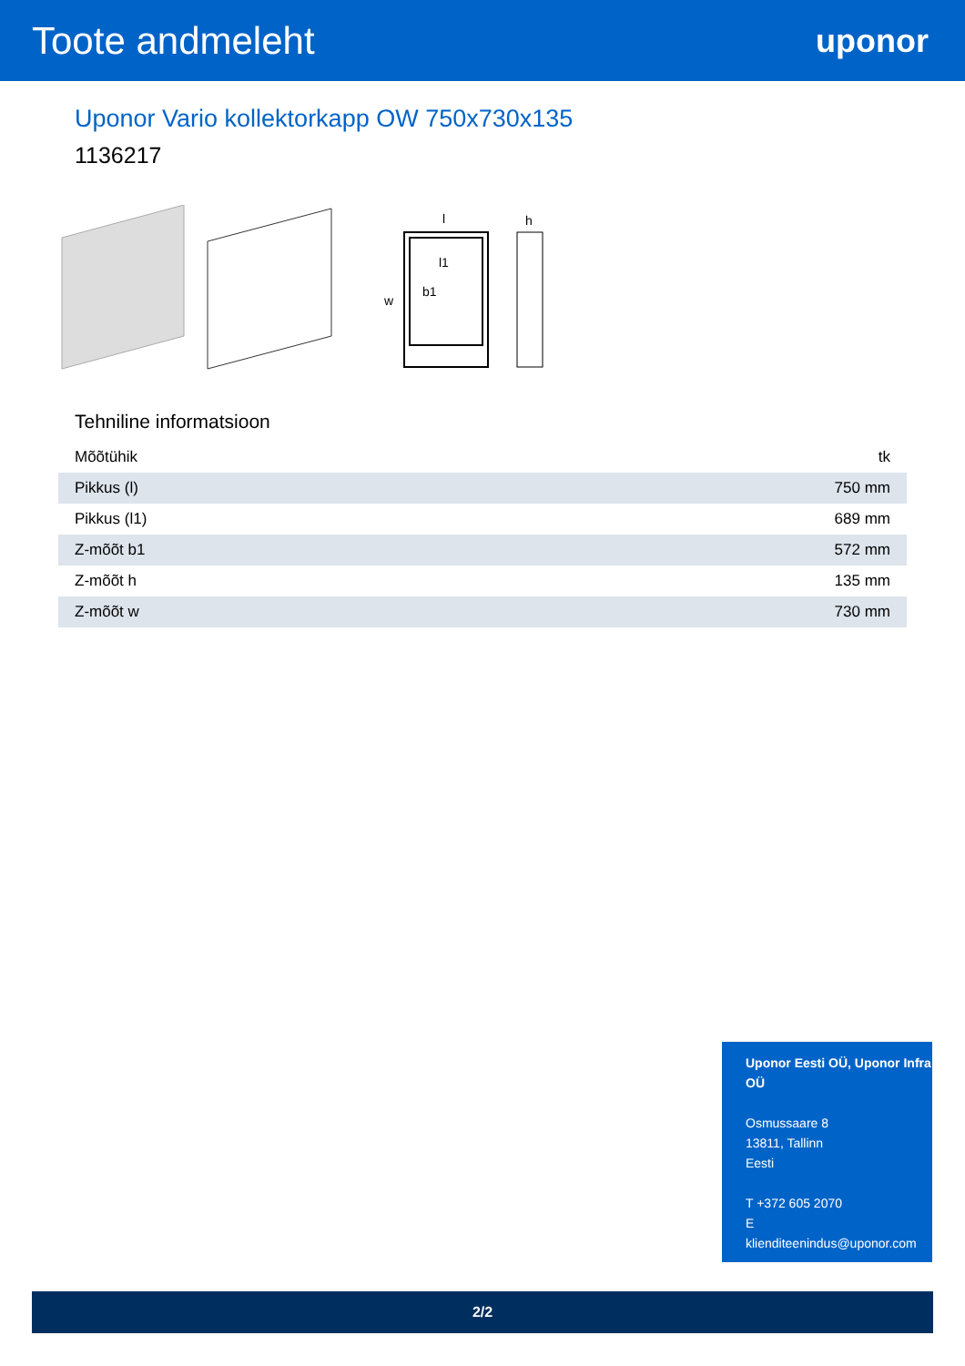Toote andmeleht
uponor
Uponor Vario kollektorkapp OW 750x730x135
1136217
l
l1
w
b1
h
Tehniline informatsioon
| Mõõtühik | tk |
| Pikkus (l) | 750 mm |
| Pikkus (l1) | 689 mm |
| Z-mõõt b1 | 572 mm |
| Z-mõõt h | 135 mm |
| Z-mõõt w | 730 mm |
Uponor Eesti OÜ, Uponor Infra OÜ
Osmussaare 8
13811, Tallinn
Eesti
T +372 605 2070
E
klienditeenindus@uponor.com
2/2